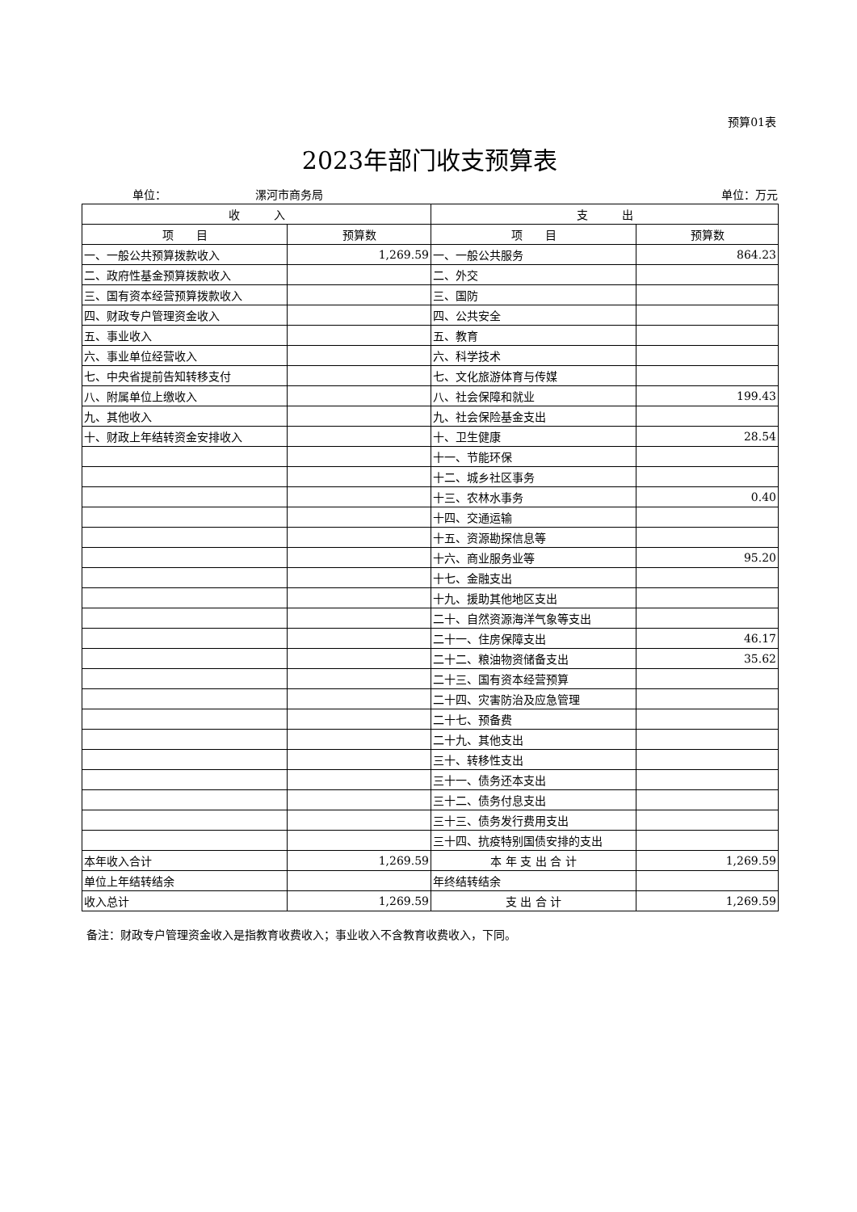预算01表
2023年部门收支预算表
单位： 漯河市商务局 单位：万元
| 收 入 | | 支 出 | |
| --- | --- | --- | --- |
| 项 目 | 预算数 | 项 目 | 预算数 |
| 一、一般公共预算拨款收入 | 1,269.59 | 一、一般公共服务 | 864.23 |
| 二、政府性基金预算拨款收入 | | 二、外交 | |
| 三、国有资本经营预算拨款收入 | | 三、国防 | |
| 四、财政专户管理资金收入 | | 四、公共安全 | |
| 五、事业收入 | | 五、教育 | |
| 六、事业单位经营收入 | | 六、科学技术 | |
| 七、中央省提前告知转移支付 | | 七、文化旅游体育与传媒 | |
| 八、附属单位上缴收入 | | 八、社会保障和就业 | 199.43 |
| 九、其他收入 | | 九、社会保险基金支出 | |
| 十、财政上年结转资金安排收入 | | 十、卫生健康 | 28.54 |
| | | 十一、节能环保 | |
| | | 十二、城乡社区事务 | |
| | | 十三、农林水事务 | 0.40 |
| | | 十四、交通运输 | |
| | | 十五、资源勘探信息等 | |
| | | 十六、商业服务业等 | 95.20 |
| | | 十七、金融支出 | |
| | | 十九、援助其他地区支出 | |
| | | 二十、自然资源海洋气象等支出 | |
| | | 二十一、住房保障支出 | 46.17 |
| | | 二十二、粮油物资储备支出 | 35.62 |
| | | 二十三、国有资本经营预算 | |
| | | 二十四、灾害防治及应急管理 | |
| | | 二十七、预备费 | |
| | | 二十九、其他支出 | |
| | | 三十、转移性支出 | |
| | | 三十一、债务还本支出 | |
| | | 三十二、债务付息支出 | |
| | | 三十三、债务发行费用支出 | |
| | | 三十四、抗疫特别国债安排的支出 | |
| 本年收入合计 | 1,269.59 | 本 年 支 出 合 计 | 1,269.59 |
| 单位上年结转结余 | | 年终结转结余 | |
| 收入总计 | 1,269.59 | 支 出 合 计 | 1,269.59 |
备注：财政专户管理资金收入是指教育收费收入；事业收入不含教育收费收入，下同。